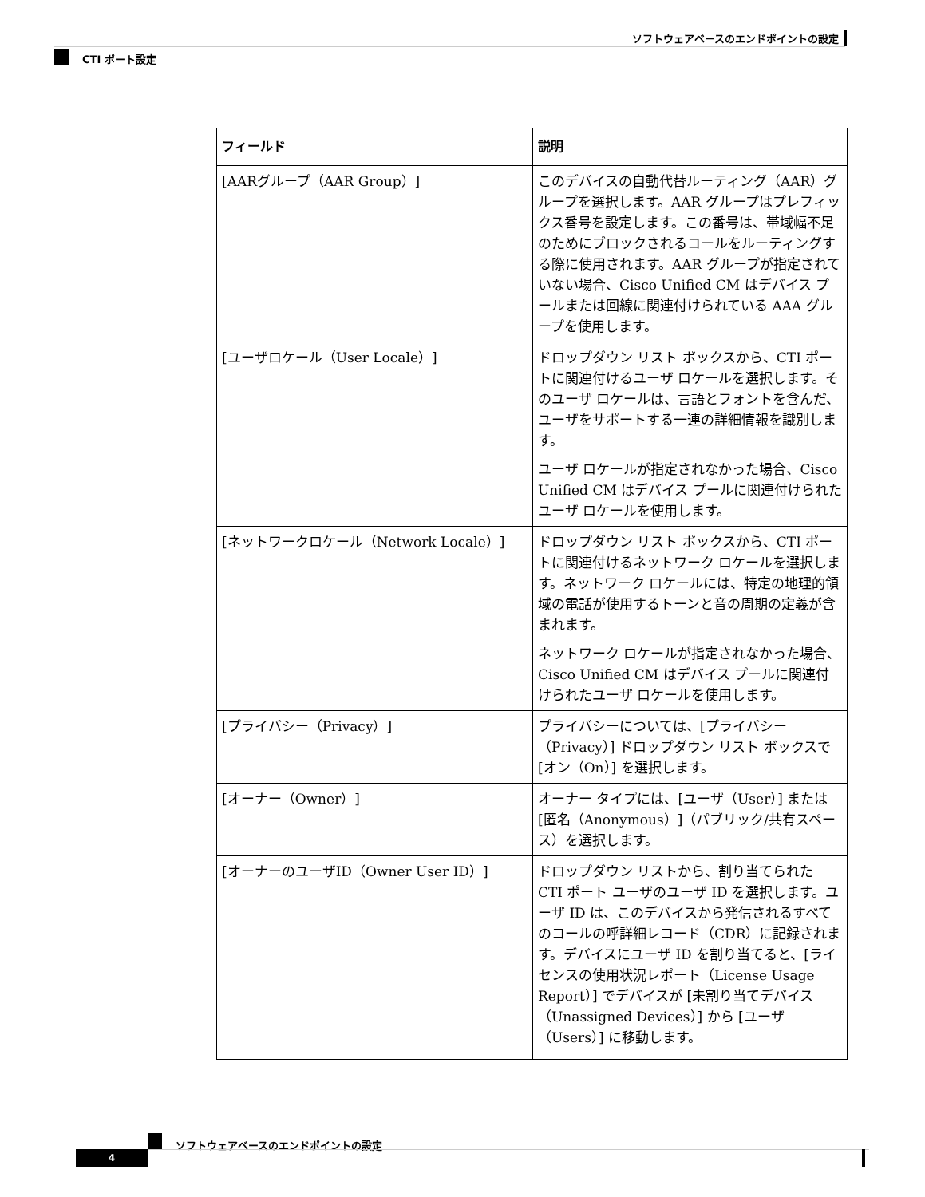ソフトウェアベースのエンドポイントの設定
CTI ポート設定
| フィールド | 説明 |
| --- | --- |
| [AARグループ（AAR Group）] | このデバイスの自動代替ルーティング（AAR）グループを選択します。AAR グループはプレフィックス番号を設定します。この番号は、帯域幅不足のためにブロックされるコールをルーティングする際に使用されます。AAR グループが指定されていない場合、Cisco Unified CM はデバイス プールまたは回線に関連付けられている AAA グループを使用します。 |
| [ユーザロケール（User Locale）] | ドロップダウン リスト ボックスから、CTI ポートに関連付けるユーザ ロケールを選択します。そのユーザ ロケールは、言語とフォントを含んだ、ユーザをサポートする一連の詳細情報を識別します。 ユーザ ロケールが指定されなかった場合、Cisco Unified CM はデバイス プールに関連付けられたユーザ ロケールを使用します。 |
| [ネットワークロケール（Network Locale）] | ドロップダウン リスト ボックスから、CTI ポートに関連付けるネットワーク ロケールを選択します。ネットワーク ロケールには、特定の地理的領域の電話が使用するトーンと音の周期の定義が含まれます。 ネットワーク ロケールが指定されなかった場合、Cisco Unified CM はデバイス プールに関連付けられたユーザ ロケールを使用します。 |
| [プライバシー（Privacy）] | プライバシーについては、[プライバシー（Privacy）] ドロップダウン リスト ボックスで [オン（On）] を選択します。 |
| [オーナー（Owner）] | オーナー タイプには、[ユーザ（User）] または [匿名（Anonymous）]（パブリック/共有スペース）を選択します。 |
| [オーナーのユーザID（Owner User ID）] | ドロップダウン リストから、割り当てられた CTI ポート ユーザのユーザ ID を選択します。ユーザ ID は、このデバイスから発信されるすべてのコールの呼詳細レコード（CDR）に記録されます。デバイスにユーザ ID を割り当てると、[ライセンスの使用状況レポート（License Usage Report）] でデバイスが [未割り当てデバイス（Unassigned Devices）] から [ユーザ（Users）] に移動します。 |
ソフトウェアベースのエンドポイントの設定
4